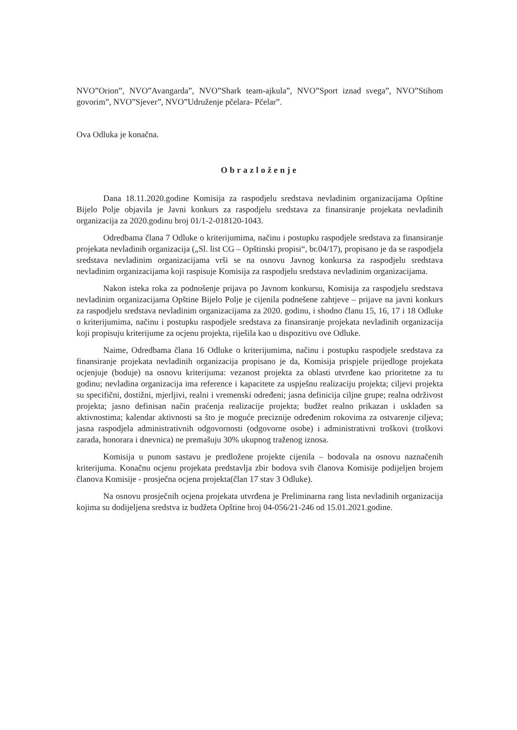NVO”Orion”, NVO”Avangarda”, NVO”Shark team-ajkula”, NVO”Sport iznad svega”, NVO”Stihom govorim”, NVO”Sjever”, NVO”Udruženje pčelara- Pčelar”.
Ova Odluka je konačna.
Obrazloženje
Dana 18.11.2020.godine Komisija za raspodjelu sredstava nevladinim organizacijama Opštine Bijelo Polje objavila je Javni konkurs za raspodjelu sredstava za finansiranje projekata nevladinih organizacija za 2020.godinu broj 01/1-2-018120-1043.
Odredbama člana 7 Odluke o kriterijumima, načinu i postupku raspodjele sredstava za finansiranje projekata nevladinih organizacija („Sl. list CG – Opštinski propisi“, br.04/17), propisano je da se raspodjela sredstava nevladinim organizacijama vrši se na osnovu Javnog konkursa za raspodjelu sredstava nevladinim organizacijama koji raspisuje Komisija za raspodjelu sredstava nevladinim organizacijama.
Nakon isteka roka za podnošenje prijava po Javnom konkursu, Komisija za raspodjelu sredstava nevladinim organizacijama Opštine Bijelo Polje je cijenila podnešene zahtjeve – prijave na javni konkurs za raspodjelu sredstava nevladinim organizacijama za 2020. godinu, i shodno članu 15, 16, 17 i 18 Odluke o kriterijumima, načinu i postupku raspodjele sredstava za finansiranje projekata nevladinih organizacija koji propisuju kriterijume za ocjenu projekta, riješila kao u dispozitivu ove Odluke.
Naime, Odredbama člana 16 Odluke o kriterijumima, načinu i postupku raspodjele sredstava za finansiranje projekata nevladinih organizacija propisano je da, Komisija prispjele prijedloge projekata ocjenjuje (boduje) na osnovu kriterijuma: vezanost projekta za oblasti utvrđene kao prioritetne za tu godinu; nevladina organizacija ima reference i kapacitete za uspješnu realizaciju projekta; ciljevi projekta su specifični, dostižni, mjerljivi, realni i vremenski određeni; jasna definicija ciljne grupe; realna održivost projekta; jasno definisan način praćenja realizacije projekta; budžet realno prikazan i usklađen sa aktivnostima; kalendar aktivnosti sa što je moguće preciznije određenim rokovima za ostvarenje ciljeva; jasna raspodjela administrativnih odgovornosti (odgovorne osobe) i administrativni troškovi (troškovi zarada, honorara i dnevnica) ne premašuju 30% ukupnog traženog iznosa.
Komisija u punom sastavu je predložene projekte cijenila – bodovala na osnovu naznačenih kriterijuma. Konačnu ocjenu projekata predstavlja zbir bodova svih članova Komisije podijeljen brojem članova Komisije - prosječna ocjena projekta(član 17 stav 3 Odluke).
Na osnovu prosječnih ocjena projekata utvrđena je Preliminarna rang lista nevladinih organizacija kojima su dodijeljena sredstva iz budžeta Opštine broj 04-056/21-246 od 15.01.2021.godine.